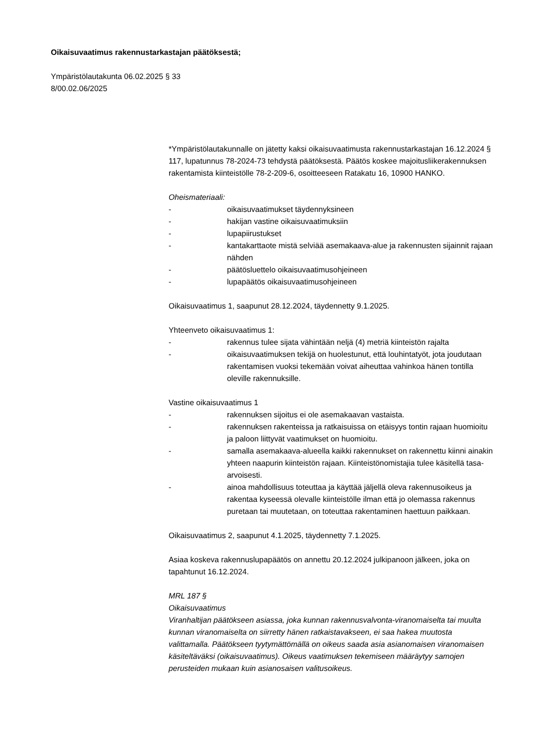Oikaisuvaatimus rakennustarkastajan päätöksestä;
Ympäristölautakunta 06.02.2025 § 33
8/00.02.06/2025
*Ympäristölautakunnalle on jätetty kaksi oikaisuvaatimusta rakennustarkastajan 16.12.2024 § 117, lupatunnus 78-2024-73 tehdystä päätöksestä. Päätös koskee majoitusliikerakennuksen rakentamista kiinteistölle 78-2-209-6, osoitteeseen Ratakatu 16, 10900 HANKO.
Oheismateriaali:
- oikaisuvaatimukset täydennyksineen
- hakijan vastine oikaisuvaatimuksiin
- lupapiirustukset
- kantakarttaote mistä selviää asemakaava-alue ja rakennusten sijainnit rajaan nähden
- päätösluettelo oikaisuvaatimusohjeineen
- lupapäätös oikaisuvaatimusohjeineen
Oikaisuvaatimus 1, saapunut 28.12.2024, täydennetty 9.1.2025.
Yhteenveto oikaisuvaatimus 1:
- rakennus tulee sijata vähintään neljä (4) metriä kiinteistön rajalta
- oikaisuvaatimuksen tekijä on huolestunut, että louhintatyöt, jota joudutaan rakentamisen vuoksi tekemään voivat aiheuttaa vahinkoa hänen tontilla oleville rakennuksille.
Vastine oikaisuvaatimus 1
- rakennuksen sijoitus ei ole asemakaavan vastaista.
- rakennuksen rakenteissa ja ratkaisuissa on etäisyys tontin rajaan huomioitu ja paloon liittyvät vaatimukset on huomioitu.
- samalla asemakaava-alueella kaikki rakennukset on rakennettu kiinni ainakin yhteen naapurin kiinteistön rajaan. Kiinteistönomistajia tulee käsitellä tasa-arvoisesti.
- ainoa mahdollisuus toteuttaa ja käyttää jäljellä oleva rakennusoikeus ja rakentaa kyseessä olevalle kiinteistölle ilman että jo olemassa rakennus puretaan tai muutetaan, on toteuttaa rakentaminen haettuun paikkaan.
Oikaisuvaatimus 2, saapunut 4.1.2025, täydennetty 7.1.2025.
Asiaa koskeva rakennuslupapäätös on annettu 20.12.2024 julkipanoon jälkeen, joka on tapahtunut 16.12.2024.
MRL 187 §
Oikaisuvaatimus
Viranhaltijan päätökseen asiassa, joka kunnan rakennusvalvonta-viranomaiselta tai muulta kunnan viranomaiselta on siirretty hänen ratkaistavakseen, ei saa hakea muutosta valittamalla. Päätökseen tyytymättömällä on oikeus saada asia asianomaisen viranomaisen käsiteltäväksi (oikaisuvaatimus). Oikeus vaatimuksen tekemiseen määräytyy samojen perusteiden mukaan kuin asianosaisen valitusoikeus.